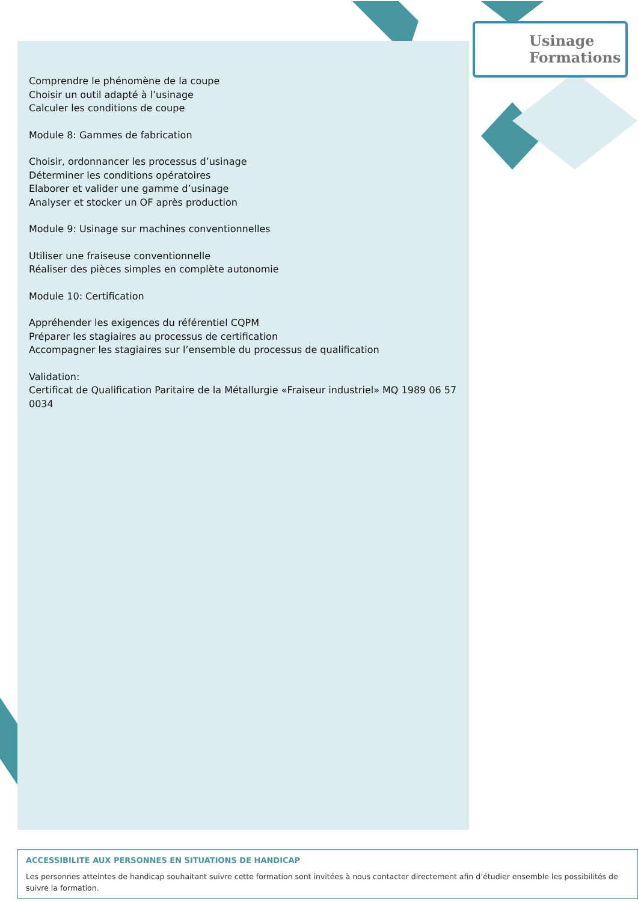Usinage
Formations
Comprendre le phénomène de la coupe
Choisir un outil adapté à l’usinage
Calculer les conditions de coupe
Module 8: Gammes de fabrication
Choisir, ordonnancer les processus d’usinage
Déterminer les conditions opératoires
Elaborer et valider une gamme d’usinage
Analyser et stocker un OF après production
Module 9: Usinage sur machines conventionnelles
Utiliser une fraiseuse conventionnelle
Réaliser des pièces simples en complète autonomie
Module 10: Certification
Appréhender les exigences du référentiel CQPM
Préparer les stagiaires au processus de certification
Accompagner les stagiaires sur l’ensemble du processus de qualification
Validation:
Certificat de Qualification Paritaire de la Métallurgie «Fraiseur industriel» MQ 1989 06 57 0034
ACCESSIBILITE AUX PERSONNES EN SITUATIONS DE HANDICAP
Les personnes atteintes de handicap souhaitant suivre cette formation sont invitées à nous contacter directement afin d’étudier ensemble les possibilités de suivre la formation.